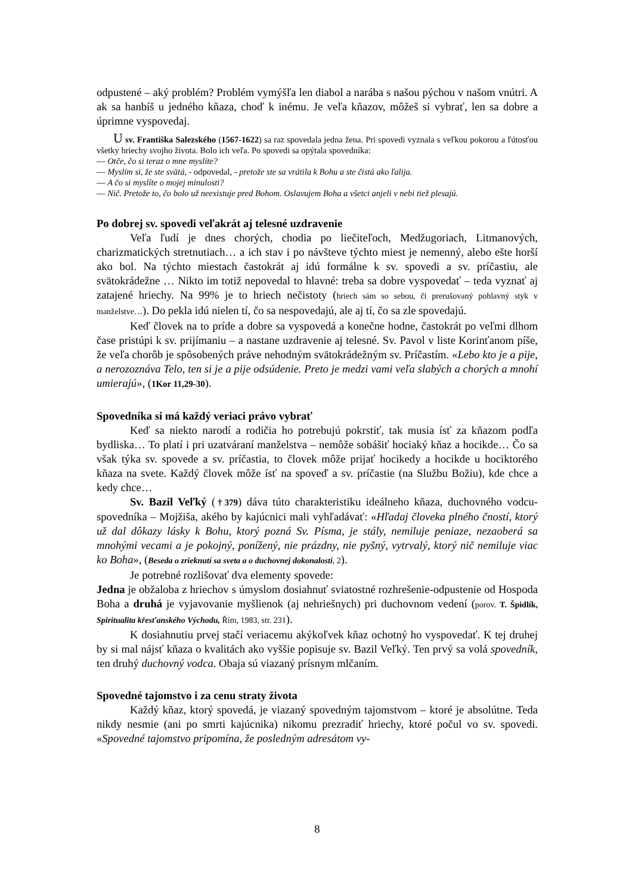odpustené – aký problém? Problém vymýšľa len diabol a narába s našou pýchou v našom vnútri. A ak sa hanbíš u jedného kňaza, choď k inému. Je veľa kňazov, môžeš si vybrať, len sa dobre a úprimne vyspovedaj.
U sv. Františka Salezského (1567-1622) sa raz spovedala jedna žena. Pri spovedi vyznala s veľkou pokorou a ľútosťou všetky hriechy svojho života. Bolo ich veľa. Po spovedi sa opýtala spovedníka:
— Otče, čo si teraz o mne myslíte?
— Myslím si, že ste svätá, - odpovedal, - pretože ste sa vrátila k Bohu a ste čistá ako ľalija.
— A čo si myslíte o mojej minulosti?
— Nič. Pretože to, čo bolo už neexistuje pred Bohom. Oslavujem Boha a všetci anjeli v nebi tiež plesajú.
Po dobrej sv. spovedi veľakrát aj telesné uzdravenie
Veľa ľudí je dnes chorých, chodia po liečiteľoch, Medžugoriach, Litmanových, charizmatických stretnutiach… a ich stav i po návšteve týchto miest je nemenný, alebo ešte horší ako bol. Na týchto miestach častokrát aj idú formálne k sv. spovedi a sv. príčastiu, ale svätokrádežne … Nikto im totiž nepovedal to hlavné: treba sa dobre vyspovedať – teda vyznať aj zatajené hriechy. Na 99% je to hriech nečistoty (hriech sám so sebou, či prerušovaný pohlavný styk v manželstve…). Do pekla idú nielen tí, čo sa nespovedajú, ale aj tí, čo sa zle spovedajú.
Keď človek na to príde a dobre sa vyspovedá a konečne hodne, častokrát po veľmi dlhom čase pristúpi k sv. prijímaniu – a nastane uzdravenie aj telesné. Sv. Pavol v liste Korinťanom píše, že veľa chorôb je spôsobených práve nehodným svätokrádežným sv. Príčastím. «Lebo kto je a pije, a nerozoznáva Telo, ten si je a pije odsúdenie. Preto je medzi vami veľa slabých a chorých a mnohí umierajú», (1Kor 11,29-30).
Spovedníka si má každý veriaci právo vybrať
Keď sa niekto narodí a rodičia ho potrebujú pokrstiť, tak musia ísť za kňazom podľa bydliska… To platí i pri uzatváraní manželstva – nemôže sobášiť hociaký kňaz a hocikde… Čo sa však týka sv. spovede a sv. príčastia, to človek môže prijať hocikedy a hocikde u hociktorého kňaza na svete. Každý človek môže ísť na spoveď a sv. príčastie (na Službu Božiu), kde chce a kedy chce…
Sv. Bazil Veľký (†379) dáva túto charakteristiku ideálneho kňaza, duchovného vodcu-spovedníka – Mojžiša, akého by kajúcnici mali vyhľadávať: «Hľadaj človeka plného čností, ktorý už dal dôkazy lásky k Bohu, ktorý pozná Sv. Písma, je stály, nemiluje peniaze, nezaoberá sa mnohými vecami a je pokojný, ponížený, nie prázdny, nie pyšný, vytrvalý, ktorý nič nemiluje viac ko Boha», (Beseda o zrieknutí sa sveta a o duchovnej dokonalosti, 2).
Je potrebné rozlišovať dva elementy spovede:
Jedna je obžaloba z hriechov s úmyslom dosiahnuť sviatostné rozhrešenie-odpustenie od Hospoda Boha a druhá je vyjavovanie myšlienok (aj nehriešnych) pri duchovnom vedení (porov. T. Špidlík, Spiritualita křesťanského Východu, Řím, 1983, str. 231).
K dosiahnutiu prvej stačí veriacemu akýkoľvek kňaz ochotný ho vyspovedať. K tej druhej by si mal nájsť kňaza o kvalitách ako vyššie popisuje sv. Bazil Veľký. Ten prvý sa volá spovedník, ten druhý duchovný vodca. Obaja sú viazaný prísnym mlčaním.
Spovedné tajomstvo i za cenu straty života
Každý kňaz, ktorý spovedá, je viazaný spovedným tajomstvom – ktoré je absolútne. Teda nikdy nesmie (ani po smrti kajúcnika) nikomu prezradiť hriechy, ktoré počul vo sv. spovedi. «Spovedné tajomstvo pripomína, že posledným adresátom vy-
8